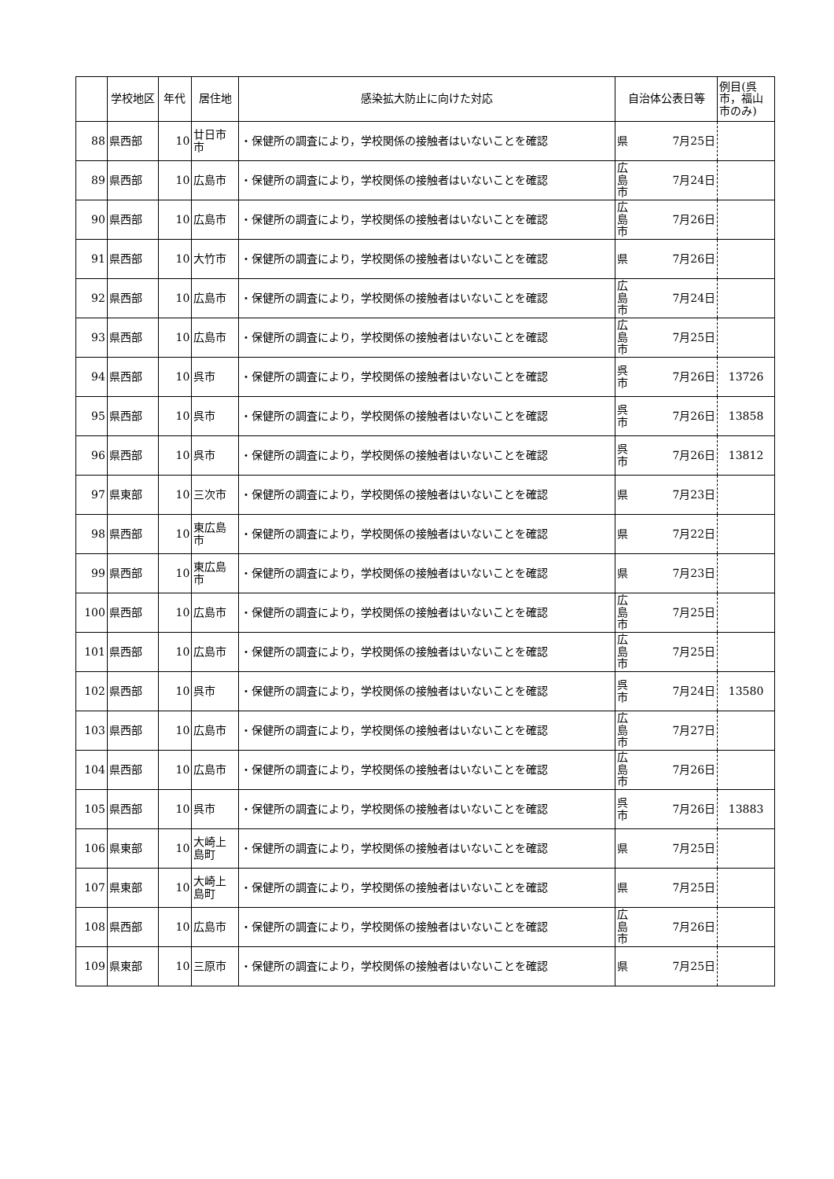| | 学校地区 | 年代 | 居住地 | 感染拡大防止に向けた対応 | 自治体公表日等 | | 例目(呉市，福山市のみ) |
| --- | --- | --- | --- | --- | --- | --- | --- |
| 88 | 県西部 | 10 | 廿日市市 | ・保健所の調査により，学校関係の接触者はいないことを確認 | 県 | 7月25日 | |
| 89 | 県西部 | 10 | 広島市 | ・保健所の調査により，学校関係の接触者はいないことを確認 | 広島市 | 7月24日 | |
| 90 | 県西部 | 10 | 広島市 | ・保健所の調査により，学校関係の接触者はいないことを確認 | 広島市 | 7月26日 | |
| 91 | 県西部 | 10 | 大竹市 | ・保健所の調査により，学校関係の接触者はいないことを確認 | 県 | 7月26日 | |
| 92 | 県西部 | 10 | 広島市 | ・保健所の調査により，学校関係の接触者はいないことを確認 | 広島市 | 7月24日 | |
| 93 | 県西部 | 10 | 広島市 | ・保健所の調査により，学校関係の接触者はいないことを確認 | 広島市 | 7月25日 | |
| 94 | 県西部 | 10 | 呉市 | ・保健所の調査により，学校関係の接触者はいないことを確認 | 呉市 | 7月26日 | 13726 |
| 95 | 県西部 | 10 | 呉市 | ・保健所の調査により，学校関係の接触者はいないことを確認 | 呉市 | 7月26日 | 13858 |
| 96 | 県西部 | 10 | 呉市 | ・保健所の調査により，学校関係の接触者はいないことを確認 | 呉市 | 7月26日 | 13812 |
| 97 | 県東部 | 10 | 三次市 | ・保健所の調査により，学校関係の接触者はいないことを確認 | 県 | 7月23日 | |
| 98 | 県西部 | 10 | 東広島市 | ・保健所の調査により，学校関係の接触者はいないことを確認 | 県 | 7月22日 | |
| 99 | 県西部 | 10 | 東広島市 | ・保健所の調査により，学校関係の接触者はいないことを確認 | 県 | 7月23日 | |
| 100 | 県西部 | 10 | 広島市 | ・保健所の調査により，学校関係の接触者はいないことを確認 | 広島市 | 7月25日 | |
| 101 | 県西部 | 10 | 広島市 | ・保健所の調査により，学校関係の接触者はいないことを確認 | 広島市 | 7月25日 | |
| 102 | 県西部 | 10 | 呉市 | ・保健所の調査により，学校関係の接触者はいないことを確認 | 呉市 | 7月24日 | 13580 |
| 103 | 県西部 | 10 | 広島市 | ・保健所の調査により，学校関係の接触者はいないことを確認 | 広島市 | 7月27日 | |
| 104 | 県西部 | 10 | 広島市 | ・保健所の調査により，学校関係の接触者はいないことを確認 | 広島市 | 7月26日 | |
| 105 | 県西部 | 10 | 呉市 | ・保健所の調査により，学校関係の接触者はいないことを確認 | 呉市 | 7月26日 | 13883 |
| 106 | 県東部 | 10 | 大崎上島町 | ・保健所の調査により，学校関係の接触者はいないことを確認 | 県 | 7月25日 | |
| 107 | 県東部 | 10 | 大崎上島町 | ・保健所の調査により，学校関係の接触者はいないことを確認 | 県 | 7月25日 | |
| 108 | 県西部 | 10 | 広島市 | ・保健所の調査により，学校関係の接触者はいないことを確認 | 広島市 | 7月26日 | |
| 109 | 県東部 | 10 | 三原市 | ・保健所の調査により，学校関係の接触者はいないことを確認 | 県 | 7月25日 | |